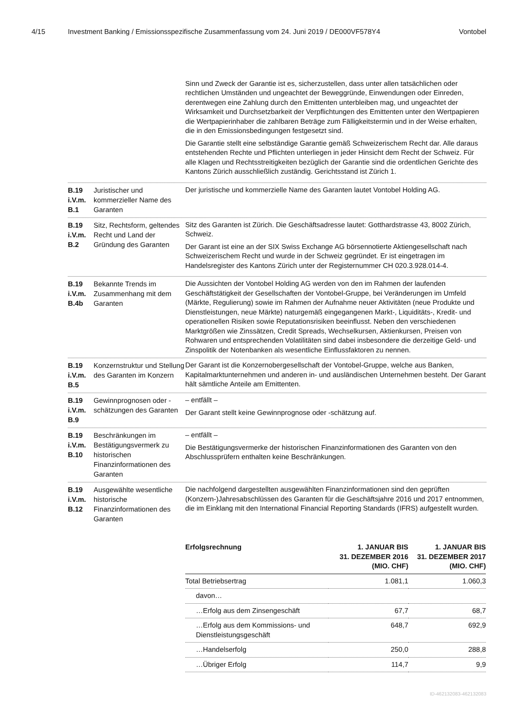4/15 Investment Banking / Emissionsspezifische Zusammenfassung vom 24. Juni 2019 / DE000VF578Y4 Vontobel
Sinn und Zweck der Garantie ist es, sicherzustellen, dass unter allen tatsächlichen oder rechtlichen Umständen und ungeachtet der Beweggründe, Einwendungen oder Einreden, derentwegen eine Zahlung durch den Emittenten unterbleiben mag, und ungeachtet der Wirksamkeit und Durchsetzbarkeit der Verpflichtungen des Emittenten unter den Wertpapieren die Wertpapierinhaber die zahlbaren Beträge zum Fälligkeitstermin und in der Weise erhalten, die in den Emissionsbedingungen festgesetzt sind.
Die Garantie stellt eine selbständige Garantie gemäß Schweizerischem Recht dar. Alle daraus entstehenden Rechte und Pflichten unterliegen in jeder Hinsicht dem Recht der Schweiz. Für alle Klagen und Rechtsstreitigkeiten bezüglich der Garantie sind die ordentlichen Gerichte des Kantons Zürich ausschließlich zuständig. Gerichtsstand ist Zürich 1.
B.19
i.V.m.
B.1
Juristischer und kommerzieller Name des Garanten
Der juristische und kommerzielle Name des Garanten lautet Vontobel Holding AG.
B.19
i.V.m.
B.2
Sitz, Rechtsform, geltendes Recht und Land der Gründung des Garanten
Sitz des Garanten ist Zürich. Die Geschäftsadresse lautet: Gotthardstrasse 43, 8002 Zürich, Schweiz.
Der Garant ist eine an der SIX Swiss Exchange AG börsennotierte Aktiengesellschaft nach Schweizerischem Recht und wurde in der Schweiz gegründet. Er ist eingetragen im Handelsregister des Kantons Zürich unter der Registernummer CH 020.3.928.014-4.
B.19
i.V.m.
B.4b
Bekannte Trends im Zusammenhang mit dem Garanten
Die Aussichten der Vontobel Holding AG werden von den im Rahmen der laufenden Geschäftstätigkeit der Gesellschaften der Vontobel-Gruppe, bei Veränderungen im Umfeld (Märkte, Regulierung) sowie im Rahmen der Aufnahme neuer Aktivitäten (neue Produkte und Dienstleistungen, neue Märkte) naturgemäß eingegangenen Markt-, Liquiditäts-, Kredit- und operationellen Risiken sowie Reputationsrisiken beeinflusst. Neben den verschiedenen Marktgrößen wie Zinssätzen, Credit Spreads, Wechselkursen, Aktienkursen, Preisen von Rohwaren und entsprechenden Volatilitäten sind dabei insbesondere die derzeitige Geld- und Zinspolitik der Notenbanken als wesentliche Einflussfaktoren zu nennen.
B.19
i.V.m.
B.5
Konzernstruktur und Stellung des Garanten im Konzern
Der Garant ist die Konzernobergesellschaft der Vontobel-Gruppe, welche aus Banken, Kapitalmarktunternehmen und anderen in- und ausländischen Unternehmen besteht. Der Garant hält sämtliche Anteile am Emittenten.
B.19
i.V.m.
B.9
Gewinnprognosen oder -schätzungen des Garanten
– entfällt –
Der Garant stellt keine Gewinnprognose oder -schätzung auf.
B.19
i.V.m.
B.10
Beschränkungen im Bestätigungsvermerk zu historischen Finanzinformationen des Garanten
– entfällt –
Die Bestätigungsvermerke der historischen Finanzinformationen des Garanten von den Abschlussprüfern enthalten keine Beschränkungen.
B.19
i.V.m.
B.12
Ausgewählte wesentliche historische Finanzinformationen des Garanten
Die nachfolgend dargestellten ausgewählten Finanzinformationen sind den geprüften (Konzern-)Jahresabschlüssen des Garanten für die Geschäftsjahre 2016 und 2017 entnommen, die im Einklang mit den International Financial Reporting Standards (IFRS) aufgestellt wurden.
| Erfolgsrechnung | 1. JANUAR BIS 31. DEZEMBER 2016 (MIO. CHF) | 1. JANUAR BIS 31. DEZEMBER 2017 (MIO. CHF) |
| --- | --- | --- |
| Total Betriebsertrag | 1.081,1 | 1.060,3 |
| davon… | | |
| …Erfolg aus dem Zinsengeschäft | 67,7 | 68,7 |
| …Erfolg aus dem Kommissions- und Dienstleistungsgeschäft | 648,7 | 692,9 |
| …Handelserfolg | 250,0 | 288,8 |
| …Übriger Erfolg | 114,7 | 9,9 |
ID-462132083-462132083